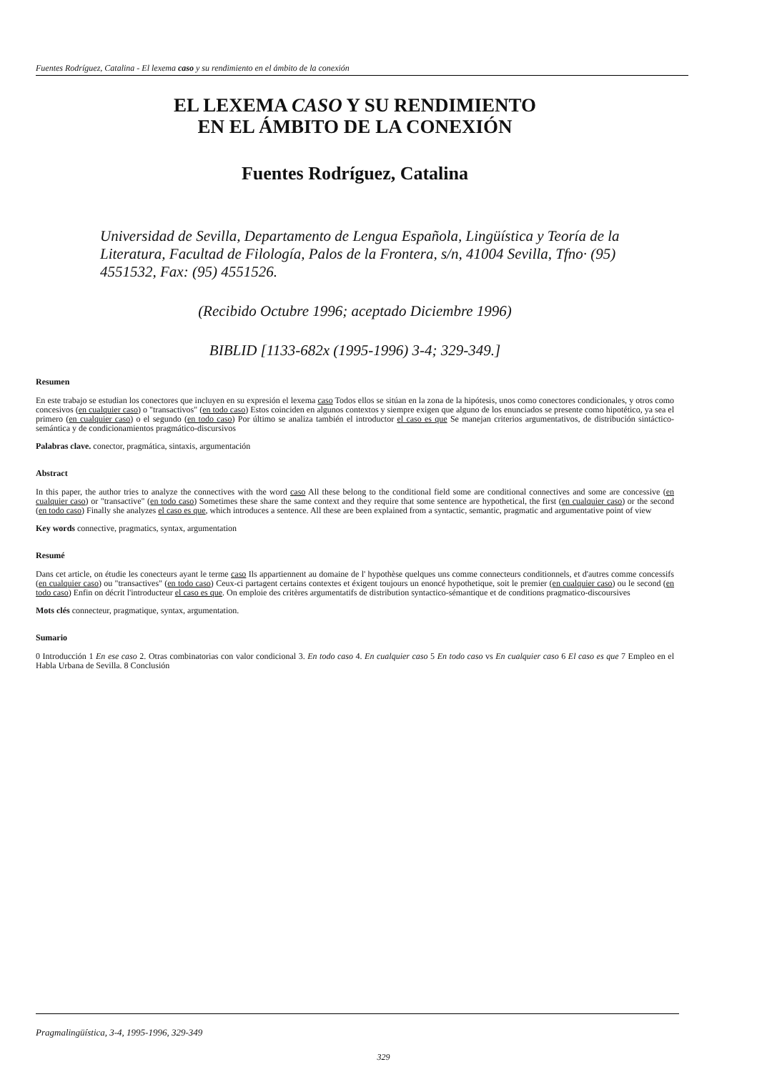Fuentes Rodríguez, Catalina - El lexema caso y su rendimiento en el ámbito de la conexión
EL LEXEMA CASO Y SU RENDIMIENTO
EN EL ÁMBITO DE LA CONEXIÓN
Fuentes Rodríguez, Catalina
Universidad de Sevilla, Departamento de Lengua Española, Lingüística y Teoría de la Literatura, Facultad de Filología, Palos de la Frontera, s/n, 41004 Sevilla, Tfno· (95) 4551532, Fax: (95) 4551526.
(Recibido Octubre 1996; aceptado Diciembre 1996)
BIBLID [1133-682x (1995-1996) 3-4; 329-349.]
Resumen
En este trabajo se estudian los conectores que incluyen en su expresión el lexema caso Todos ellos se sitúan en la zona de la hipótesis, unos como conectores condicionales, y otros como concesivos (en cualquier caso) o "transactivos" (en todo caso) Estos coinciden en algunos contextos y siempre exigen que alguno de los enunciados se presente como hipotético, ya sea el primero (en cualquier caso) o el segundo (en todo caso) Por último se analiza también el introductor el caso es que Se manejan criterios argumentativos, de distribución sintáctico-semántica y de condicionamientos pragmático-discursivos
Palabras clave. conector, pragmática, sintaxis, argumentación
Abstract
In this paper, the author tries to analyze the connectives with the word caso All these belong to the conditional field some are conditional connectives and some are concessive (en cualquier caso) or "transactive" (en todo caso) Sometimes these share the same context and they require that some sentence are hypothetical, the first (en cualquier caso) or the second (en todo caso) Finally she analyzes el caso es que, which introduces a sentence. All these are been explained from a syntactic, semantic, pragmatic and argumentative point of view
Key words connective, pragmatics, syntax, argumentation
Resumé
Dans cet article, on étudie les conecteurs ayant le terme caso Ils appartiennent au domaine de l' hypothèse quelques uns comme connecteurs conditionnels, et d'autres comme concessifs (en cualquier caso) ou "transactives" (en todo caso) Ceux-ci partagent certains contextes et éxigent toujours un enoncé hypothetique, soit le premier (en cualquier caso) ou le second (en todo caso) Enfin on décrit l'introducteur el caso es que. On emploie des critères argumentatifs de distribution syntactico-sémantique et de conditions pragmatico-discoursives
Mots clés connecteur, pragmatique, syntax, argumentation.
Sumario
0 Introducción 1 En ese caso 2. Otras combinatorias con valor condicional 3. En todo caso 4. En cualquier caso 5 En todo caso vs En cualquier caso 6 El caso es que 7 Empleo en el Habla Urbana de Sevilla. 8 Conclusión
Pragmalingüística, 3-4, 1995-1996, 329-349
329